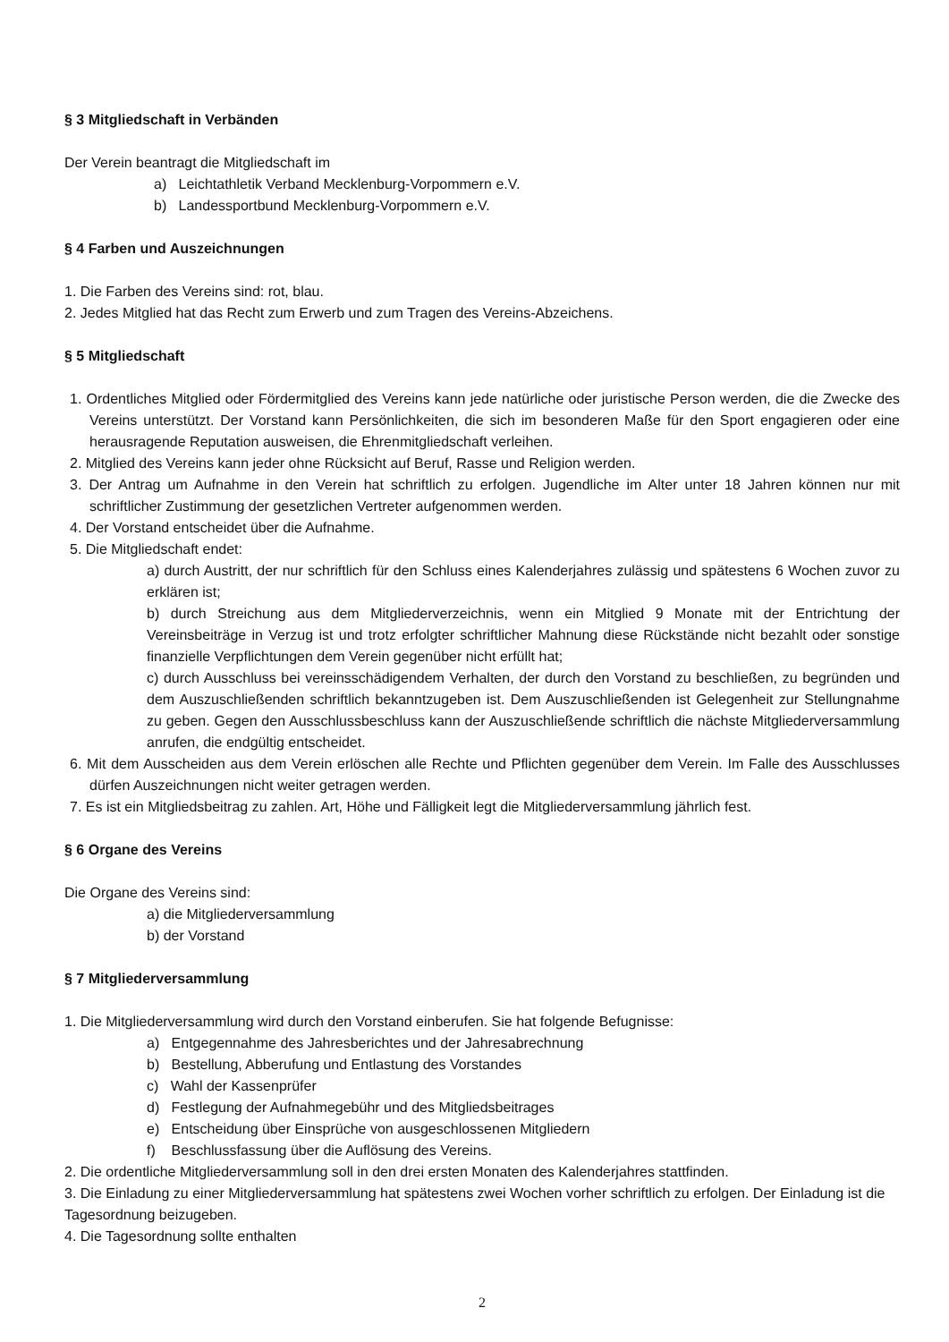§ 3 Mitgliedschaft in Verbänden
Der Verein beantragt die Mitgliedschaft im
a) Leichtathletik Verband Mecklenburg-Vorpommern e.V.
b) Landessportbund Mecklenburg-Vorpommern e.V.
§ 4 Farben und Auszeichnungen
1. Die Farben des Vereins sind: rot, blau.
2. Jedes Mitglied hat das Recht zum Erwerb und zum Tragen des Vereins-Abzeichens.
§ 5 Mitgliedschaft
1. Ordentliches Mitglied oder Fördermitglied des Vereins kann jede natürliche oder juristische Person werden, die die Zwecke des Vereins unterstützt. Der Vorstand kann Persönlichkeiten, die sich im besonderen Maße für den Sport engagieren oder eine herausragende Reputation ausweisen, die Ehrenmitgliedschaft verleihen.
2. Mitglied des Vereins kann jeder ohne Rücksicht auf Beruf, Rasse und Religion werden.
3. Der Antrag um Aufnahme in den Verein hat schriftlich zu erfolgen. Jugendliche im Alter unter 18 Jahren können nur mit schriftlicher Zustimmung der gesetzlichen Vertreter aufgenommen werden.
4. Der Vorstand entscheidet über die Aufnahme.
5. Die Mitgliedschaft endet:
a) durch Austritt, der nur schriftlich für den Schluss eines Kalenderjahres zulässig und spätestens 6 Wochen zuvor zu erklären ist;
b) durch Streichung aus dem Mitgliederverzeichnis, wenn ein Mitglied 9 Monate mit der Entrichtung der Vereinsbeiträge in Verzug ist und trotz erfolgter schriftlicher Mahnung diese Rückstände nicht bezahlt oder sonstige finanzielle Verpflichtungen dem Verein gegenüber nicht erfüllt hat;
c) durch Ausschluss bei vereinsschädigendem Verhalten, der durch den Vorstand zu beschließen, zu begründen und dem Auszuschließenden schriftlich bekanntzugeben ist. Dem Auszuschließenden ist Gelegenheit zur Stellungnahme zu geben. Gegen den Ausschlussbeschluss kann der Auszuschließende schriftlich die nächste Mitgliederversammlung anrufen, die endgültig entscheidet.
6. Mit dem Ausscheiden aus dem Verein erlöschen alle Rechte und Pflichten gegenüber dem Verein. Im Falle des Ausschlusses dürfen Auszeichnungen nicht weiter getragen werden.
7. Es ist ein Mitgliedsbeitrag zu zahlen. Art, Höhe und Fälligkeit legt die Mitgliederversammlung jährlich fest.
§ 6 Organe des Vereins
Die Organe des Vereins sind:
a) die Mitgliederversammlung
b) der Vorstand
§ 7 Mitgliederversammlung
1. Die Mitgliederversammlung wird durch den Vorstand einberufen. Sie hat folgende Befugnisse:
a) Entgegennahme des Jahresberichtes und der Jahresabrechnung
b) Bestellung, Abberufung und Entlastung des Vorstandes
c) Wahl der Kassenprüfer
d) Festlegung der Aufnahmegebühr und des Mitgliedsbeitrages
e) Entscheidung über Einsprüche von ausgeschlossenen Mitgliedern
f) Beschlussfassung über die Auflösung des Vereins.
2. Die ordentliche Mitgliederversammlung soll in den drei ersten Monaten des Kalenderjahres stattfinden.
3. Die Einladung zu einer Mitgliederversammlung hat spätestens zwei Wochen vorher schriftlich zu erfolgen. Der Einladung ist die Tagesordnung beizugeben.
4. Die Tagesordnung sollte enthalten
2